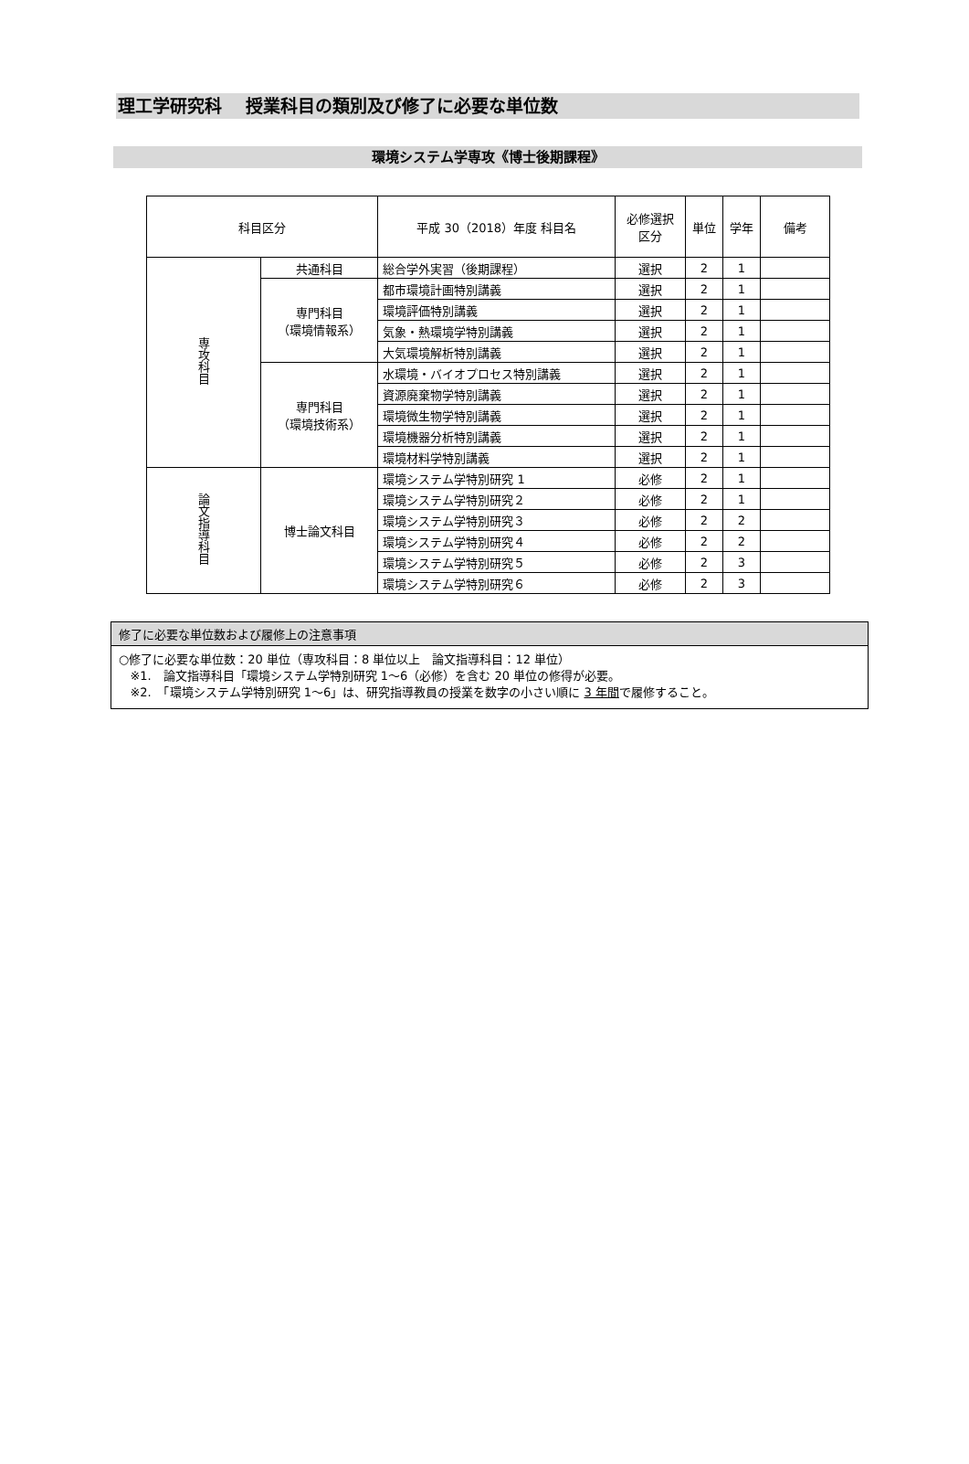理工学研究科　 授業科目の類別及び修了に必要な単位数
環境システム学専攻《博士後期課程》
| 科目区分 | | 平成 30（2018）年度 科目名 | 必修選択 区分 | 単位 | 学年 | 備考 |
| --- | --- | --- | --- | --- | --- | --- |
| 専攻科目 | 共通科目 | 総合学外実習（後期課程） | 選択 | 2 | 1 | |
| | 専門科目 （環境情報系） | 都市環境計画特別講義 | 選択 | 2 | 1 | |
| | | 環境評価特別講義 | 選択 | 2 | 1 | |
| | | 気象・熱環境学特別講義 | 選択 | 2 | 1 | |
| | | 大気環境解析特別講義 | 選択 | 2 | 1 | |
| | 専門科目 （環境技術系） | 水環境・バイオプロセス特別講義 | 選択 | 2 | 1 | |
| | | 資源廃棄物学特別講義 | 選択 | 2 | 1 | |
| | | 環境微生物学特別講義 | 選択 | 2 | 1 | |
| | | 環境機器分析特別講義 | 選択 | 2 | 1 | |
| | | 環境材料学特別講義 | 選択 | 2 | 1 | |
| 論文指導科目 | 博士論文科目 | 環境システム学特別研究 1 | 必修 | 2 | 1 | |
| | | 環境システム学特別研究２ | 必修 | 2 | 1 | |
| | | 環境システム学特別研究３ | 必修 | 2 | 2 | |
| | | 環境システム学特別研究４ | 必修 | 2 | 2 | |
| | | 環境システム学特別研究５ | 必修 | 2 | 3 | |
| | | 環境システム学特別研究６ | 必修 | 2 | 3 | |
修了に必要な単位数および履修上の注意事項
○修了に必要な単位数：20 単位（専攻科目：8 単位以上　論文指導科目：12 単位）
※1.　論文指導科目「環境システム学特別研究 1～6（必修）を含む 20 単位の修得が必要。
※2.　「環境システム学特別研究 1～6」は、研究指導教員の授業を数字の小さい順に 3 年間で履修すること。